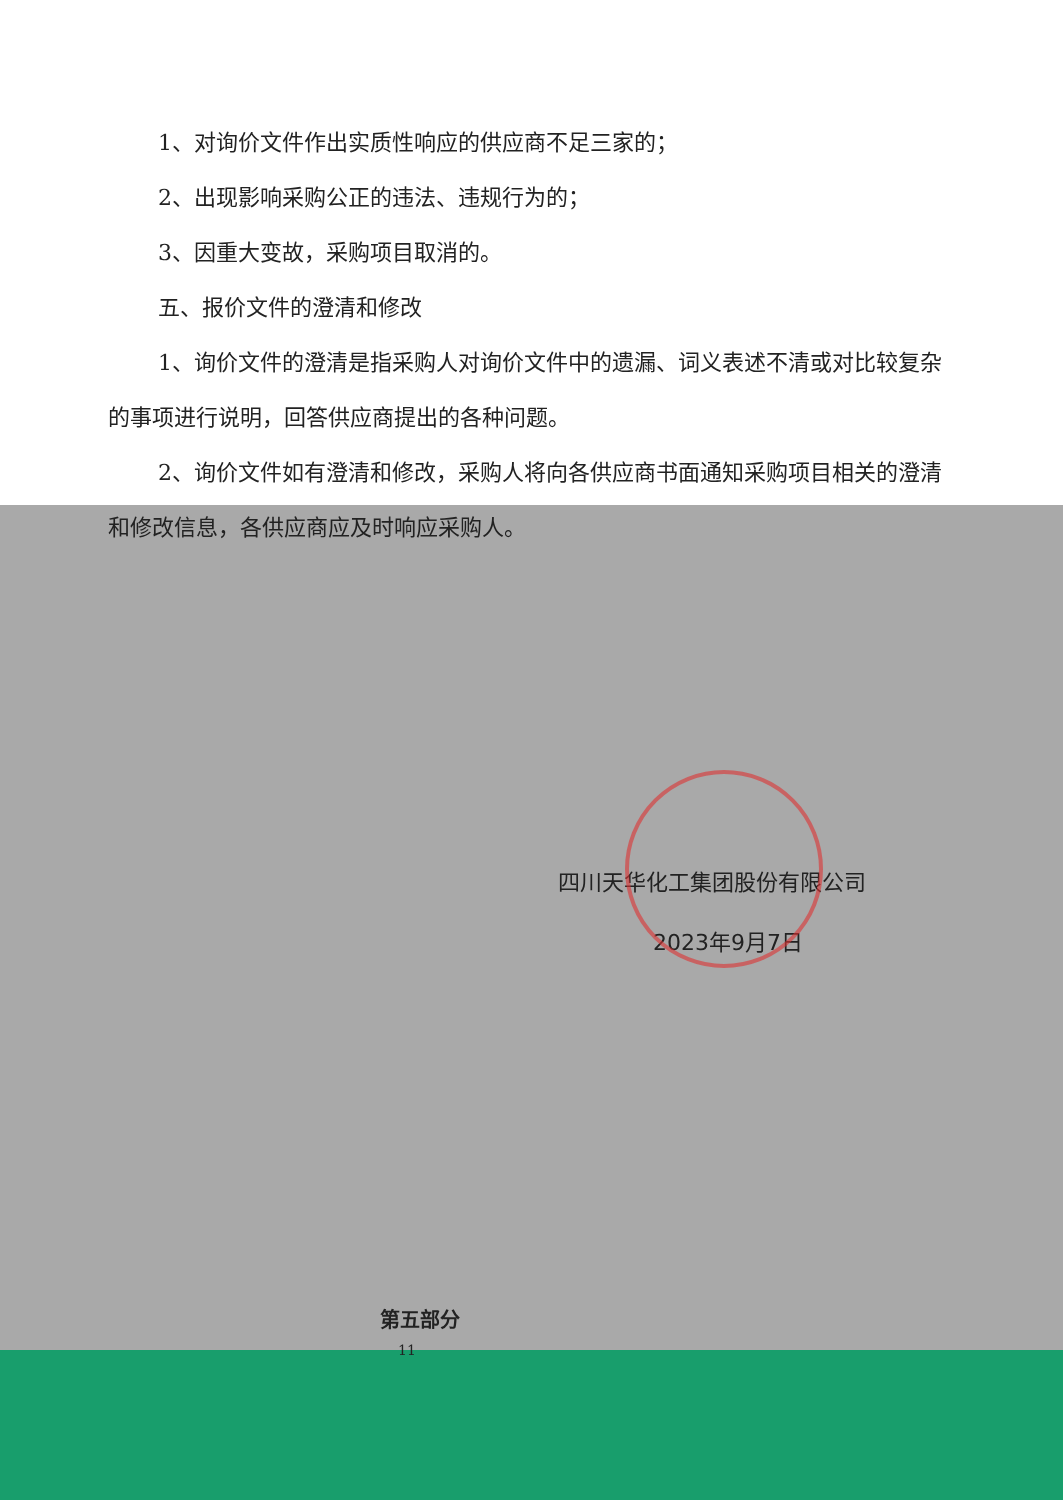1、对询价文件作出实质性响应的供应商不足三家的；
2、出现影响采购公正的违法、违规行为的；
3、因重大变故，采购项目取消的。
五、报价文件的澄清和修改
1、询价文件的澄清是指采购人对询价文件中的遗漏、词义表述不清或对比较复杂的事项进行说明，回答供应商提出的各种问题。
2、询价文件如有澄清和修改，采购人将向各供应商书面通知采购项目相关的澄清和修改信息，各供应商应及时响应采购人。
四川天华化工集团股份有限公司
2023年9月7日
第五部分
11